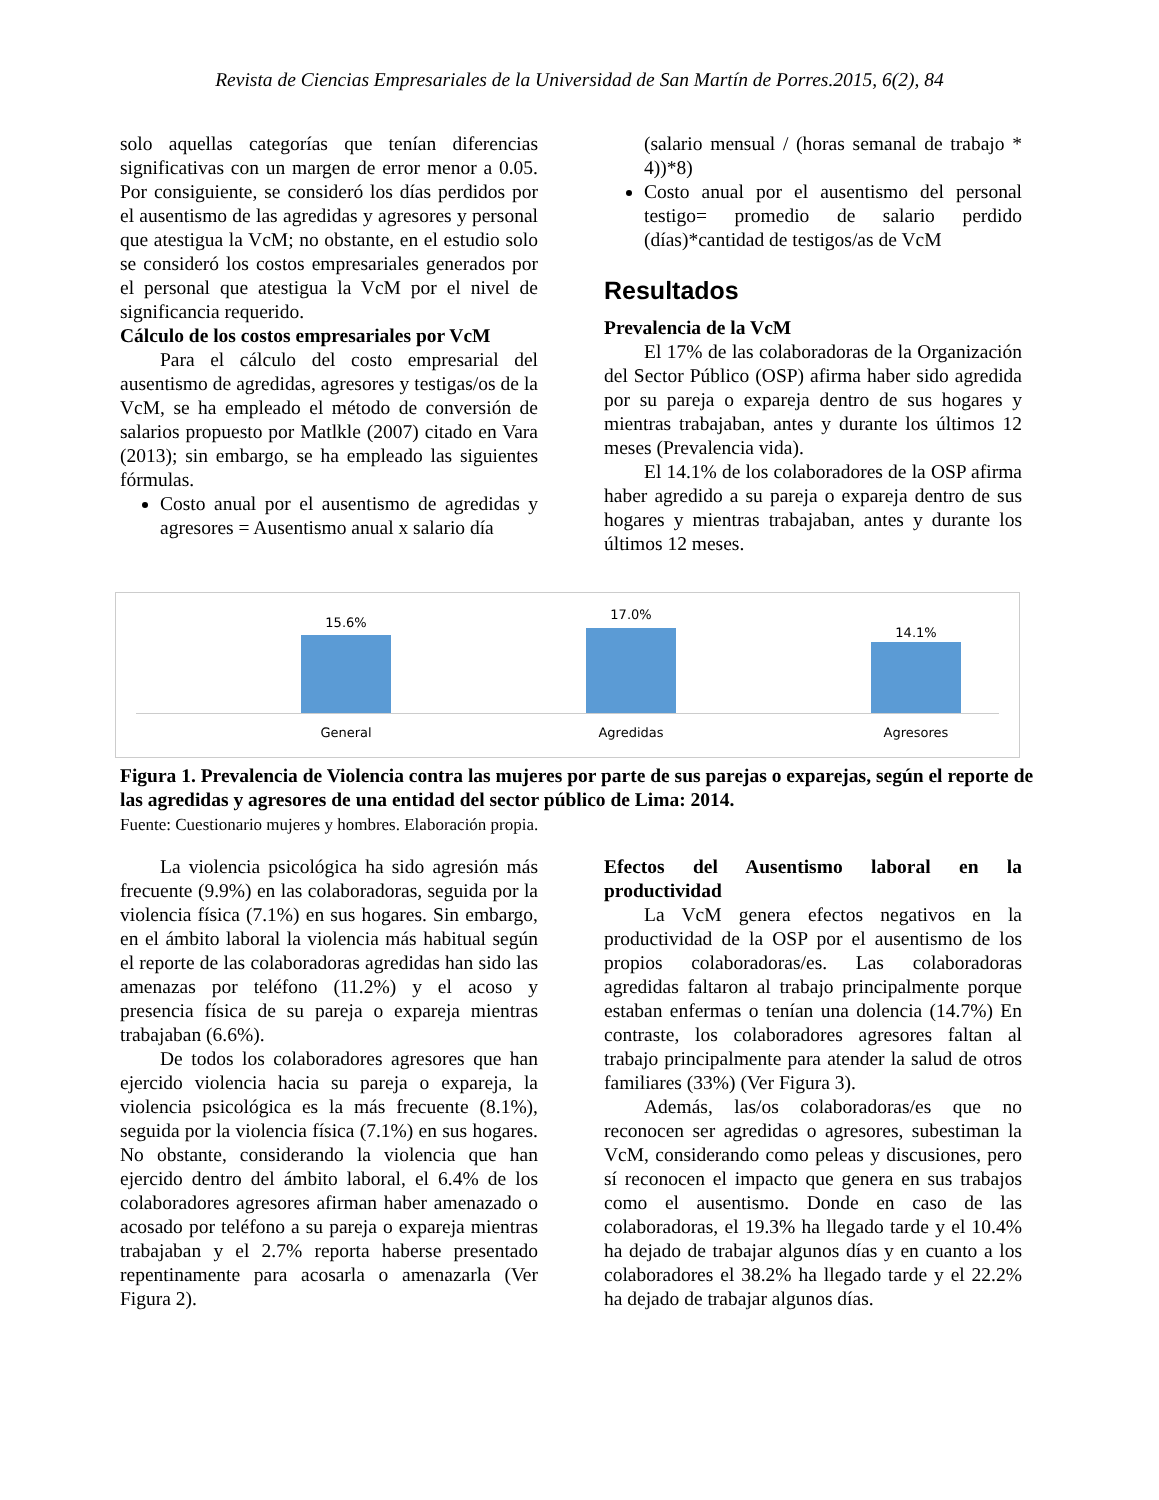Revista de Ciencias Empresariales de la Universidad de San Martín de Porres.2015, 6(2), 84
solo aquellas categorías que tenían diferencias significativas con un margen de error menor a 0.05. Por consiguiente, se consideró los días perdidos por el ausentismo de las agredidas y agresores y personal que atestigua la VcM; no obstante, en el estudio solo se consideró los costos empresariales generados por el personal que atestigua la VcM por el nivel de significancia requerido.
Cálculo de los costos empresariales por VcM
Para el cálculo del costo empresarial del ausentismo de agredidas, agresores y testigas/os de la VcM, se ha empleado el método de conversión de salarios propuesto por Matlkle (2007) citado en Vara (2013); sin embargo, se ha empleado las siguientes fórmulas.
Costo anual por el ausentismo de agredidas y agresores = Ausentismo anual x salario día
(salario mensual / (horas semanal de trabajo * 4))*8)
Costo anual por el ausentismo del personal testigo= promedio de salario perdido (días)*cantidad de testigos/as de VcM
Resultados
Prevalencia de la VcM
El 17% de las colaboradoras de la Organización del Sector Público (OSP) afirma haber sido agredida por su pareja o expareja dentro de sus hogares y mientras trabajaban, antes y durante los últimos 12 meses (Prevalencia vida).
El 14.1% de los colaboradores de la OSP afirma haber agredido a su pareja o expareja dentro de sus hogares y mientras trabajaban, antes y durante los últimos 12 meses.
15.6%
17.0%
14.1%
General Agredidas Agresores
Figura 1. Prevalencia de Violencia contra las mujeres por parte de sus parejas o exparejas, según el reporte de las agredidas y agresores de una entidad del sector público de Lima: 2014.
Fuente: Cuestionario mujeres y hombres. Elaboración propia.
La violencia psicológica ha sido agresión más frecuente (9.9%) en las colaboradoras, seguida por la violencia física (7.1%) en sus hogares. Sin embargo, en el ámbito laboral la violencia más habitual según el reporte de las colaboradoras agredidas han sido las amenazas por teléfono (11.2%) y el acoso y presencia física de su pareja o expareja mientras trabajaban (6.6%).
De todos los colaboradores agresores que han ejercido violencia hacia su pareja o expareja, la violencia psicológica es la más frecuente (8.1%), seguida por la violencia física (7.1%) en sus hogares. No obstante, considerando la violencia que han ejercido dentro del ámbito laboral, el 6.4% de los colaboradores agresores afirman haber amenazado o acosado por teléfono a su pareja o expareja mientras trabajaban y el 2.7% reporta haberse presentado repentinamente para acosarla o amenazarla (Ver Figura 2).
Efectos del Ausentismo laboral en la productividad
La VcM genera efectos negativos en la productividad de la OSP por el ausentismo de los propios colaboradoras/es. Las colaboradoras agredidas faltaron al trabajo principalmente porque estaban enfermas o tenían una dolencia (14.7%) En contraste, los colaboradores agresores faltan al trabajo principalmente para atender la salud de otros familiares (33%) (Ver Figura 3).
Además, las/os colaboradoras/es que no reconocen ser agredidas o agresores, subestiman la VcM, considerando como peleas y discusiones, pero sí reconocen el impacto que genera en sus trabajos como el ausentismo. Donde en caso de las colaboradoras, el 19.3% ha llegado tarde y el 10.4% ha dejado de trabajar algunos días y en cuanto a los colaboradores el 38.2% ha llegado tarde y el 22.2% ha dejado de trabajar algunos días.